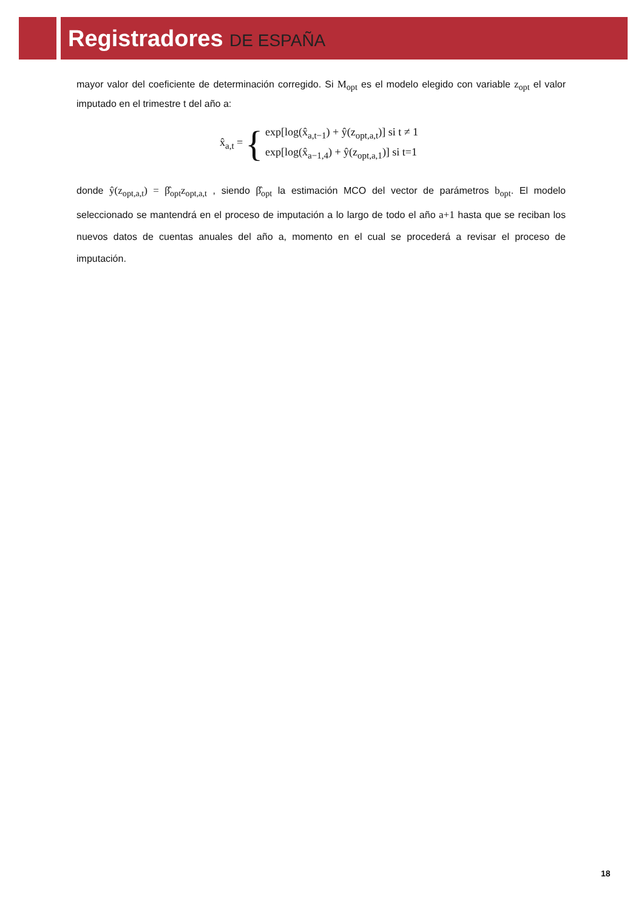Registradores DE ESPAÑA
mayor valor del coeficiente de determinación corregido. Si M<sub>opt</sub> es el modelo elegido con variable z<sub>opt</sub> el valor imputado en el trimestre t del año a:
x̂<sub>a,t</sub> =
{
exp[log(x̂<sub>a,t−1</sub>) + ŷ(z<sub>opt,a,t</sub>)] si t ≠ 1
exp[log(x̂<sub>a−1,4</sub>) + ŷ(z<sub>opt,a,1</sub>)] si t=1
donde ŷ(z<sub>opt,a,t</sub>) = β̂<sub>opt</sub>z<sub>opt,a,t</sub> , siendo β̂<sub>opt</sub> la estimación MCO del vector de parámetros b<sub>opt</sub>. El modelo seleccionado se mantendrá en el proceso de imputación a lo largo de todo el año a+1 hasta que se reciban los nuevos datos de cuentas anuales del año a, momento en el cual se procederá a revisar el proceso de imputación.
18